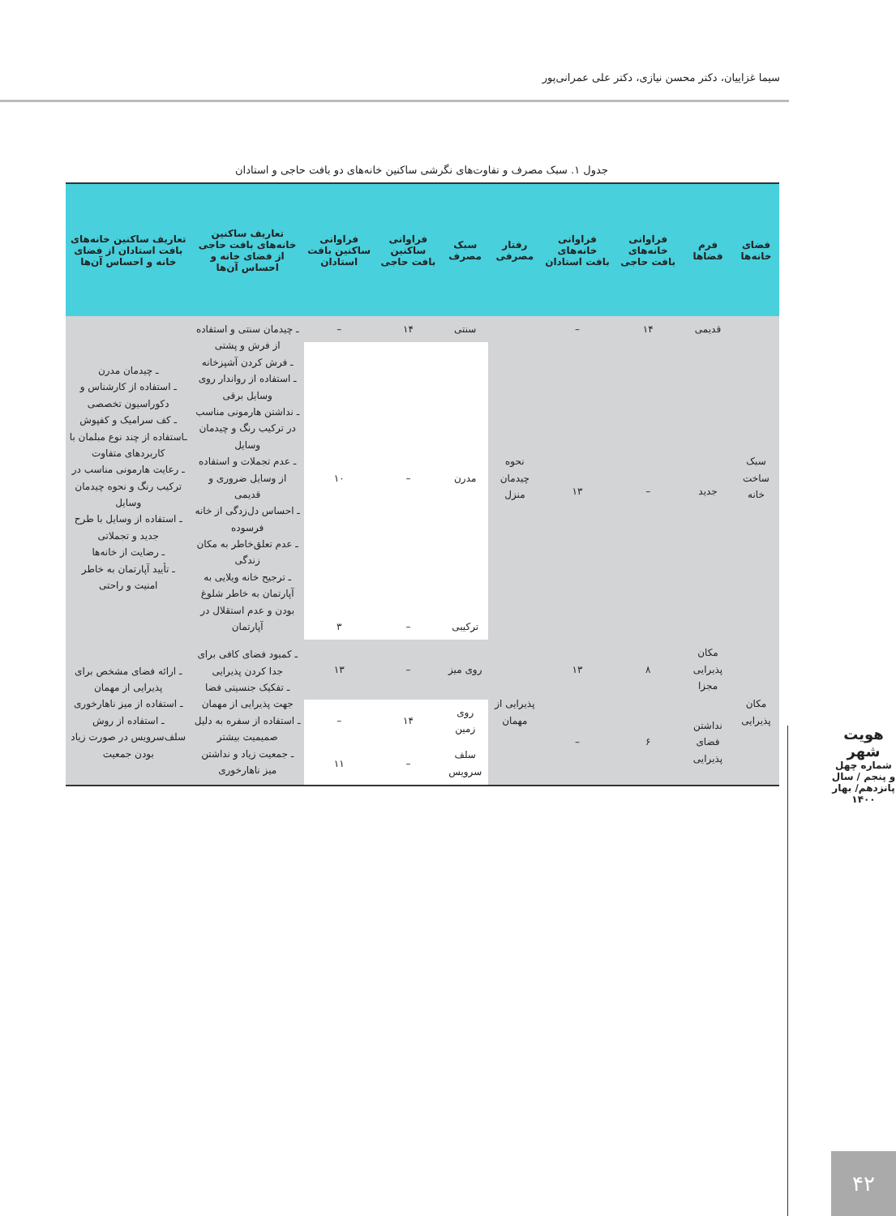سیما غزاییان، دکتر محسن نیازی، دکتر علی عمرانی‌پور
جدول ۱. سبک مصرف و تفاوت‌های نگرشی ساکنین خانه‌های دو بافت حاجی و استادان
| فضای خانه‌ها | فرم فضاها | فراوانی خانه‌های بافت حاجی | فراوانی خانه‌های بافت استادان | رفتار مصرفی | سبک مصرف | فراوانی ساکنین بافت حاجی | فراوانی ساکنین بافت استادان | تعاریف ساکنین خانه‌های بافت حاجی از فضای خانه و احساس آن‌ها | تعاریف ساکنین خانه‌های بافت استادان از فضای خانه و احساس آن‌ها |
| --- | --- | --- | --- | --- | --- | --- | --- | --- | --- |
| سبک ساخت خانه | قدیمی | ۱۴ | – | نحوه چیدمان منزل | سنتی | ۱۴ | – | ـ چیدمان سنتی و استفاده از فرش و پشتی ـ فرش کردن آشپزخانه ـ استفاده از رواندار روی وسایل برقی ـ نداشتن هارمونی مناسب در ترکیب رنگ و چیدمان وسایل ـ عدم تجملات و استفاده از وسایل ضروری و قدیمی ـ احساس دل‌زدگی از خانه فرسوده ـ عدم تعلق‌خاطر به مکان زندگی ـ ترجیح خانه ویلایی به آپارتمان به خاطر شلوغ بودن و عدم استقلال در آپارتمان | ـ چیدمان مدرن ـ استفاده از کارشناس و دکوراسیون تخصصی ـ کف سرامیک و کفپوش ـاستفاده از چند نوع مبلمان با کاربردهای متفاوت ـ رعایت هارمونی مناسب در ترکیب رنگ و نحوه چیدمان وسایل ـ استفاده از وسایل با طرح جدید و تجملاتی ـ رضایت از خانه‌ها ـ تأیید آپارتمان به خاطر امنیت و راحتی |
| | جدید | – | ۱۳ | | مدرن | – | ۱۰ | | |
| | | | | | ترکیبی | – | ۳ | | |
| مکان پذیرایی | مکان پذیرایی مجزا | ۸ | ۱۳ | پذیرایی از مهمان | روی میز | – | ۱۳ | ـ کمبود فضای کافی برای جدا کردن پذیرایی ـ تفکیک جنسیتی فضا جهت پذیرایی از مهمان ـ استفاده از سفره به دلیل صمیمیت بیشتر ـ جمعیت زیاد و نداشتن میز ناهارخوری | ـ ارائه فضای مشخص برای پذیرایی از مهمان ـ استفاده از میز ناهارخوری ـ استفاده از روش سلف‌سرویس در صورت زیاد بودن جمعیت |
| | نداشتن فضای پذیرایی | ۶ | – | | روی زمین | ۱۴ | – | | |
| | | | | | سلف سرویس | – | ۱۱ | | |
هویت شهر
شماره چهل و پنجم / سال پانزدهم/ بهار ۱۴۰۰
۴۲